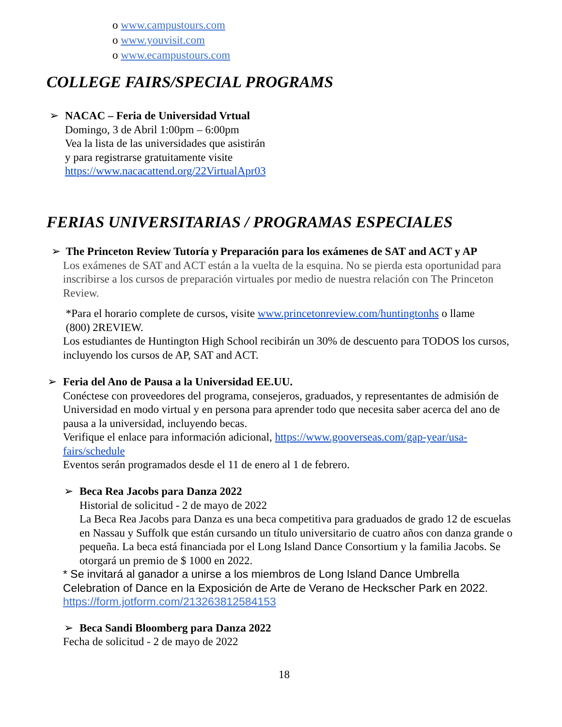o www.campustours.com
o www.youvisit.com
o www.ecampustours.com
COLLEGE FAIRS/SPECIAL PROGRAMS
➢ NACAC – Feria de Universidad Vrtual
Domingo, 3 de Abril 1:00pm – 6:00pm
Vea la lista de las universidades que asistirán
y para registrarse gratuitamente visite
https://www.nacacattend.org/22VirtualApr03
FERIAS UNIVERSITARIAS / PROGRAMAS ESPECIALES
➢ The Princeton Review Tutoría y Preparación para los exámenes de SAT and ACT y AP
Los exámenes de SAT and ACT están a la vuelta de la esquina. No se pierda esta oportunidad para inscribirse a los cursos de preparación virtuales por medio de nuestra relación con The Princeton Review.
*Para el horario complete de cursos, visite www.princetonreview.com/huntingtonhs o llame
(800) 2REVIEW.
Los estudiantes de Huntington High School recibirán un 30% de descuento para TODOS los cursos, incluyendo los cursos de AP, SAT and ACT.
➢ Feria del Ano de Pausa a la Universidad EE.UU.
Conéctese con proveedores del programa, consejeros, graduados, y representantes de admisión de Universidad en modo virtual y en persona para aprender todo que necesita saber acerca del ano de pausa a la universidad, incluyendo becas.
Verifique el enlace para información adicional, https://www.gooverseas.com/gap-year/usa-fairs/schedule
Eventos serán programados desde el 11 de enero al 1 de febrero.
➢ Beca Rea Jacobs para Danza 2022
Historial de solicitud - 2 de mayo de 2022
La Beca Rea Jacobs para Danza es una beca competitiva para graduados de grado 12 de escuelas en Nassau y Suffolk que están cursando un título universitario de cuatro años con danza grande o pequeña. La beca está financiada por el Long Island Dance Consortium y la familia Jacobs. Se otorgará un premio de $ 1000 en 2022.
* Se invitará al ganador a unirse a los miembros de Long Island Dance Umbrella Celebration of Dance en la Exposición de Arte de Verano de Heckscher Park en 2022. https://form.jotform.com/213263812584153
➢ Beca Sandi Bloomberg para Danza 2022
Fecha de solicitud - 2 de mayo de 2022
18